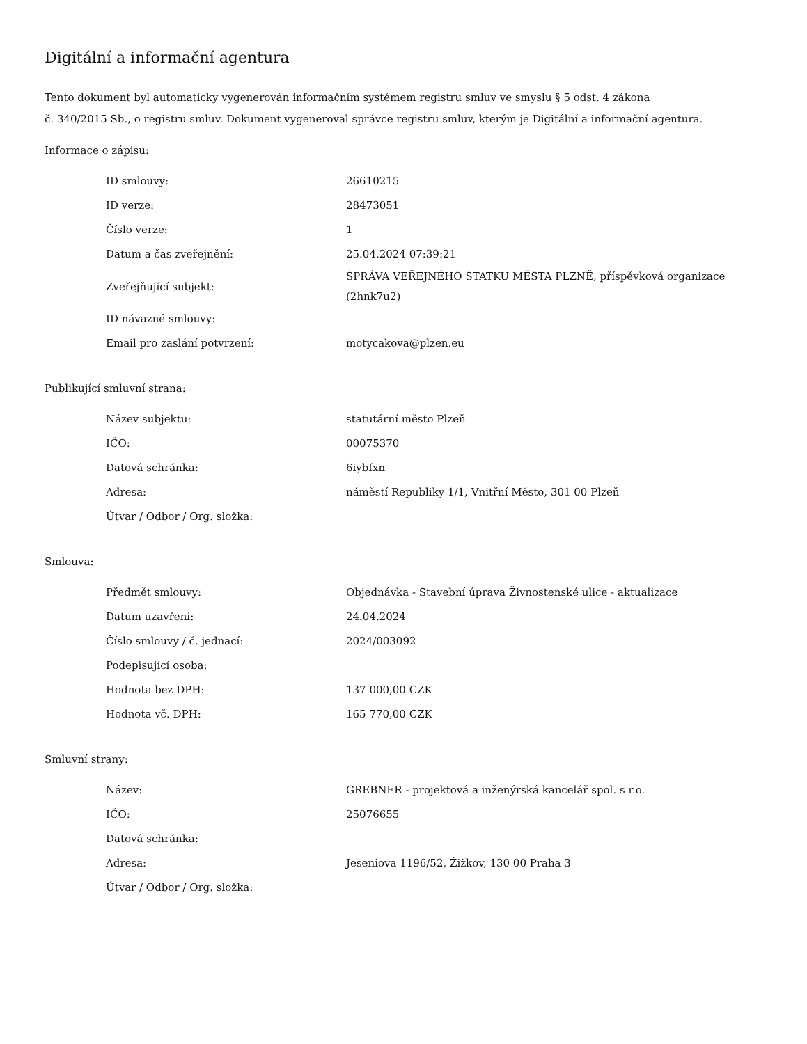Digitální a informační agentura
Tento dokument byl automaticky vygenerován informačním systémem registru smluv ve smyslu § 5 odst. 4 zákona
č. 340/2015 Sb., o registru smluv. Dokument vygeneroval správce registru smluv, kterým je Digitální a informační agentura.
Informace o zápisu:
| ID smlouvy: | 26610215 |
| ID verze: | 28473051 |
| Číslo verze: | 1 |
| Datum a čas zveřejnění: | 25.04.2024 07:39:21 |
| Zveřejňující subjekt: | SPRÁVA VEŘEJNÉHO STATKU MĚSTA PLZNĚ, příspěvková organizace (2hnk7u2) |
| ID návazné smlouvy: | |
| Email pro zaslání potvrzení: | motycakova@plzen.eu |
Publikující smluvní strana:
| Název subjektu: | statutární město Plzeň |
| IČO: | 00075370 |
| Datová schránka: | 6iybfxn |
| Adresa: | náměstí Republiky 1/1, Vnitřní Město, 301 00 Plzeň |
| Útvar / Odbor / Org. složka: | |
Smlouva:
| Předmět smlouvy: | Objednávka - Stavební úprava Živnostenské ulice - aktualizace |
| Datum uzavření: | 24.04.2024 |
| Číslo smlouvy / č. jednací: | 2024/003092 |
| Podepisující osoba: | |
| Hodnota bez DPH: | 137 000,00 CZK |
| Hodnota vč. DPH: | 165 770,00 CZK |
Smluvní strany:
| Název: | GREBNER - projektová a inženýrská kancelář spol. s r.o. |
| IČO: | 25076655 |
| Datová schránka: | |
| Adresa: | Jeseniova 1196/52, Žižkov, 130 00 Praha 3 |
| Útvar / Odbor / Org. složka: | |